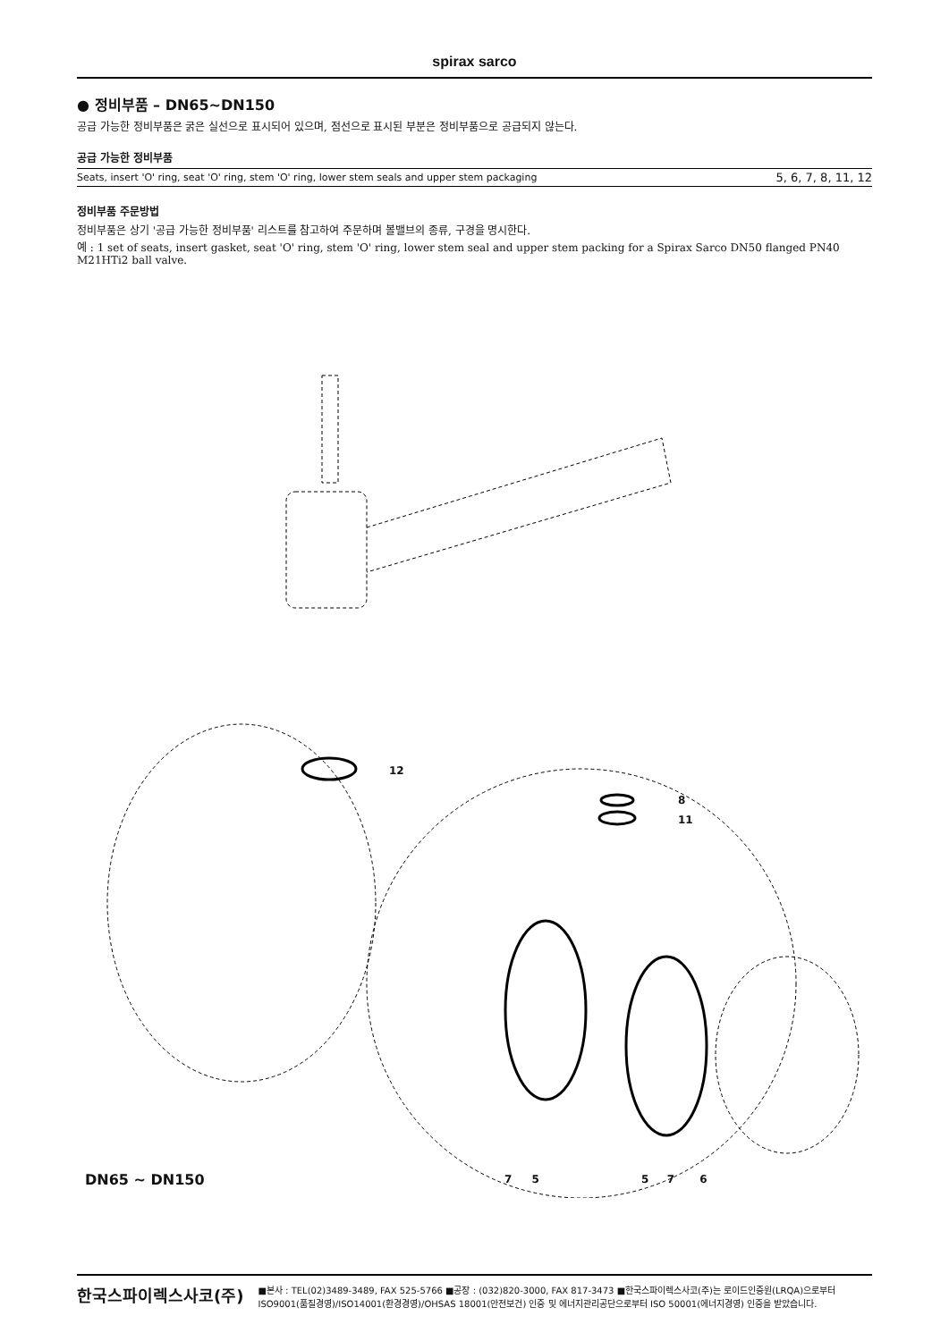spirax sarco
● 정비부품 – DN65~DN150
공급 가능한 정비부품은 굵은 실선으로 표시되어 있으며, 점선으로 표시된 부분은 정비부품으로 공급되지 않는다.
공급 가능한 정비부품
| Seats, insert 'O' ring, seat 'O' ring, stem 'O' ring, lower stem seals and upper stem packaging | 5, 6, 7, 8, 11, 12 |
정비부품 주문방법
정비부품은 상기 '공급 가능한 정비부품' 리스트를 참고하여 주문하며 볼밸브의 종류, 구경을 명시한다.
예 : 1 set of seats, insert gasket, seat 'O' ring, stem 'O' ring, lower stem seal and upper stem packing for a Spirax Sarco DN50 flanged PN40 M21HTi2 ball valve.
12
8
11
7 5 5 7 6
DN65 ~ DN150
한국스파이렉스사코(주) ■본사 : TEL(02)3489-3489, FAX 525-5766 ■공장 : (032)820-3000, FAX 817-3473 ■한국스파이렉스사코(주)는 로이드인증원(LRQA)으로부터 ISO9001(품질경영)/ISO14001(환경경영)/OHSAS 18001(안전보건) 인증 및 에너지관리공단으로부터 ISO 50001(에너지경영) 인증을 받았습니다.